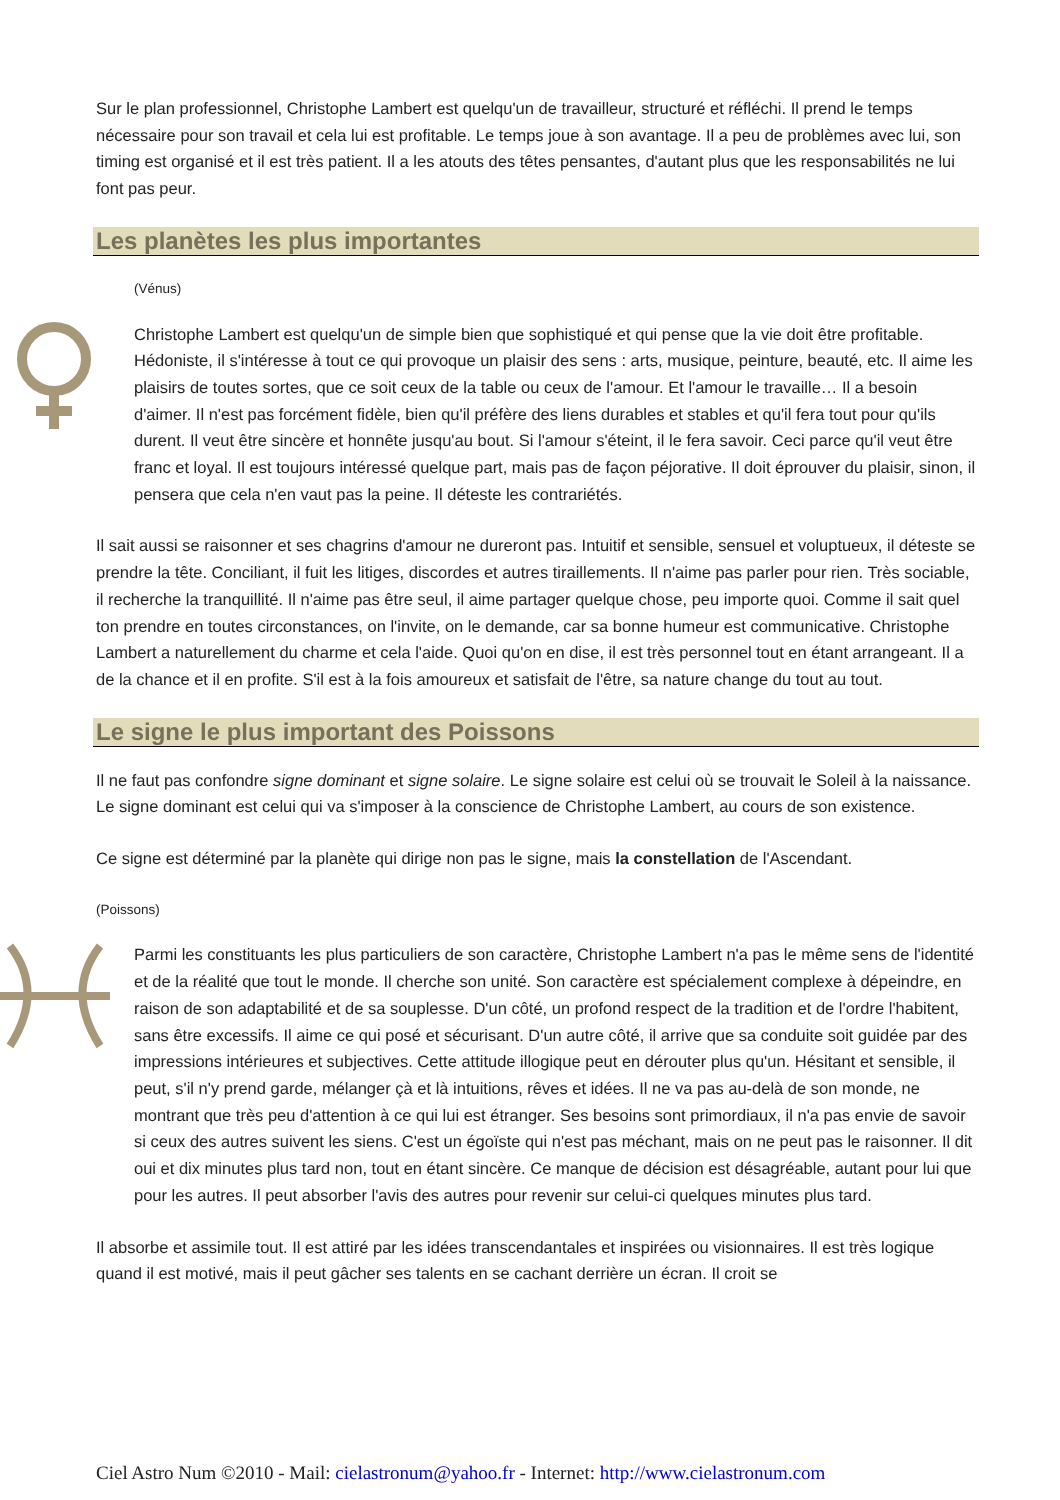Sur le plan professionnel, Christophe Lambert est quelqu'un de travailleur, structuré et réfléchi. Il prend le temps nécessaire pour son travail et cela lui est profitable. Le temps joue à son avantage. Il a peu de problèmes avec lui, son timing est organisé et il est très patient. Il a les atouts des têtes pensantes, d'autant plus que les responsabilités ne lui font pas peur.
Les planètes les plus importantes
(Vénus)
Christophe Lambert est quelqu'un de simple bien que sophistiqué et qui pense que la vie doit être profitable. Hédoniste, il s'intéresse à tout ce qui provoque un plaisir des sens : arts, musique, peinture, beauté, etc. Il aime les plaisirs de toutes sortes, que ce soit ceux de la table ou ceux de l'amour. Et l'amour le travaille… Il a besoin d'aimer. Il n'est pas forcément fidèle, bien qu'il préfère des liens durables et stables et qu'il fera tout pour qu'ils durent. Il veut être sincère et honnête jusqu'au bout. Si l'amour s'éteint, il le fera savoir. Ceci parce qu'il veut être franc et loyal. Il est toujours intéressé quelque part, mais pas de façon péjorative. Il doit éprouver du plaisir, sinon, il pensera que cela n'en vaut pas la peine. Il déteste les contrariétés.
Il sait aussi se raisonner et ses chagrins d'amour ne dureront pas. Intuitif et sensible, sensuel et voluptueux, il déteste se prendre la tête. Conciliant, il fuit les litiges, discordes et autres tiraillements. Il n'aime pas parler pour rien. Très sociable, il recherche la tranquillité. Il n'aime pas être seul, il aime partager quelque chose, peu importe quoi. Comme il sait quel ton prendre en toutes circonstances, on l'invite, on le demande, car sa bonne humeur est communicative. Christophe Lambert a naturellement du charme et cela l'aide. Quoi qu'on en dise, il est très personnel tout en étant arrangeant. Il a de la chance et il en profite. S'il est à la fois amoureux et satisfait de l'être, sa nature change du tout au tout.
Le signe le plus important des Poissons
Il ne faut pas confondre signe dominant et signe solaire. Le signe solaire est celui où se trouvait le Soleil à la naissance. Le signe dominant est celui qui va s'imposer à la conscience de Christophe Lambert, au cours de son existence.
Ce signe est déterminé par la planète qui dirige non pas le signe, mais la constellation de l'Ascendant.
(Poissons)
Parmi les constituants les plus particuliers de son caractère, Christophe Lambert n'a pas le même sens de l'identité et de la réalité que tout le monde. Il cherche son unité. Son caractère est spécialement complexe à dépeindre, en raison de son adaptabilité et de sa souplesse. D'un côté, un profond respect de la tradition et de l'ordre l'habitent, sans être excessifs. Il aime ce qui posé et sécurisant. D'un autre côté, il arrive que sa conduite soit guidée par des impressions intérieures et subjectives. Cette attitude illogique peut en dérouter plus qu'un. Hésitant et sensible, il peut, s'il n'y prend garde, mélanger çà et là intuitions, rêves et idées. Il ne va pas au-delà de son monde, ne montrant que très peu d'attention à ce qui lui est étranger. Ses besoins sont primordiaux, il n'a pas envie de savoir si ceux des autres suivent les siens. C'est un égoïste qui n'est pas méchant, mais on ne peut pas le raisonner. Il dit oui et dix minutes plus tard non, tout en étant sincère. Ce manque de décision est désagréable, autant pour lui que pour les autres. Il peut absorber l'avis des autres pour revenir sur celui-ci quelques minutes plus tard.
Il absorbe et assimile tout. Il est attiré par les idées transcendantales et inspirées ou visionnaires. Il est très logique quand il est motivé, mais il peut gâcher ses talents en se cachant derrière un écran. Il croit se
Ciel Astro Num ©2010 - Mail: cielastronum@yahoo.fr - Internet: http://www.cielastronum.com